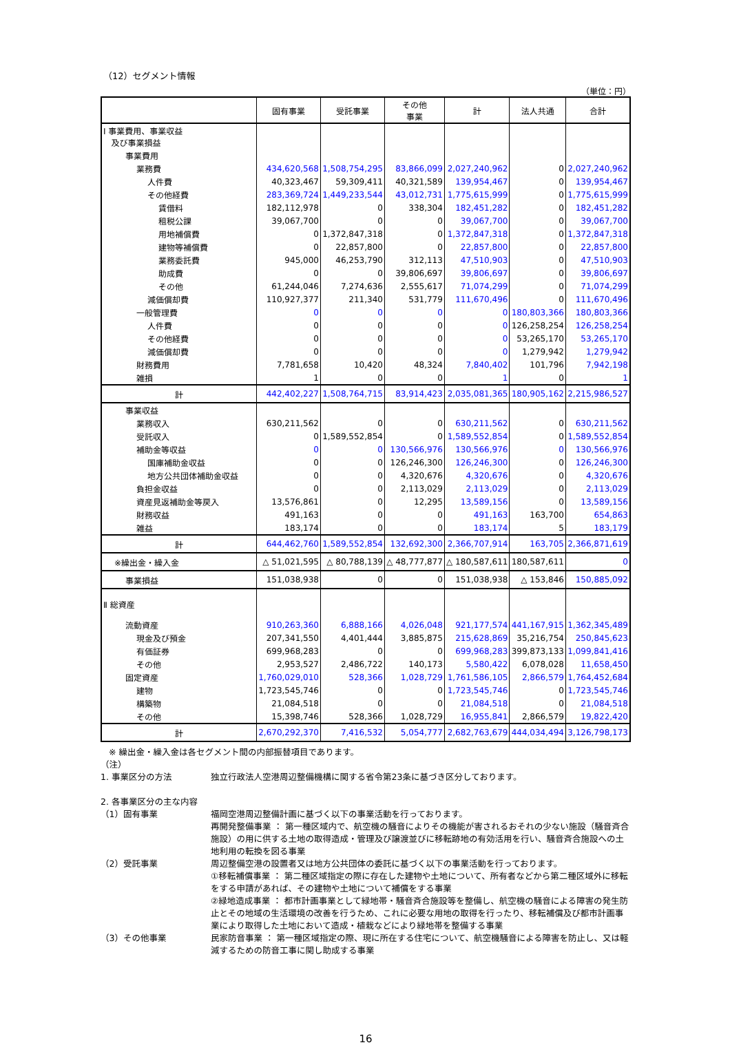（12）セグメント情報
（単位：円）
| | 固有事業 | 受託事業 | その他 事業 | 計 | 法人共通 | 合計 |
| --- | --- | --- | --- | --- | --- | --- |
| Ⅰ 事業費用、事業収益 及び事業損益 | | | | | | |
| 事業費用 | | | | | | |
| 業務費 | 434,620,568 | 1,508,754,295 | 83,866,099 | 2,027,240,962 | 0 | 2,027,240,962 |
| 人件費 | 40,323,467 | 59,309,411 | 40,321,589 | 139,954,467 | 0 | 139,954,467 |
| その他経費 | 283,369,724 | 1,449,233,544 | 43,012,731 | 1,775,615,999 | 0 | 1,775,615,999 |
| 賃借料 | 182,112,978 | 0 | 338,304 | 182,451,282 | 0 | 182,451,282 |
| 租税公課 | 39,067,700 | 0 | 0 | 39,067,700 | 0 | 39,067,700 |
| 用地補償費 | 0 | 1,372,847,318 | 0 | 1,372,847,318 | 0 | 1,372,847,318 |
| 建物等補償費 | 0 | 22,857,800 | 0 | 22,857,800 | 0 | 22,857,800 |
| 業務委託費 | 945,000 | 46,253,790 | 312,113 | 47,510,903 | 0 | 47,510,903 |
| 助成費 | 0 | 0 | 39,806,697 | 39,806,697 | 0 | 39,806,697 |
| その他 | 61,244,046 | 7,274,636 | 2,555,617 | 71,074,299 | 0 | 71,074,299 |
| 減価償却費 | 110,927,377 | 211,340 | 531,779 | 111,670,496 | 0 | 111,670,496 |
| 一般管理費 | 0 | 0 | 0 | 0 | 180,803,366 | 180,803,366 |
| 人件費 | 0 | 0 | 0 | 0 | 126,258,254 | 126,258,254 |
| その他経費 | 0 | 0 | 0 | 0 | 53,265,170 | 53,265,170 |
| 減価償却費 | 0 | 0 | 0 | 0 | 1,279,942 | 1,279,942 |
| 財務費用 | 7,781,658 | 10,420 | 48,324 | 7,840,402 | 101,796 | 7,942,198 |
| 雑損 | 1 | 0 | 0 | 1 | 0 | 1 |
| 計 | 442,402,227 | 1,508,764,715 | 83,914,423 | 2,035,081,365 | 180,905,162 | 2,215,986,527 |
| 事業収益 | | | | | | |
| 業務収入 | 630,211,562 | 0 | 0 | 630,211,562 | 0 | 630,211,562 |
| 受託収入 | 0 | 1,589,552,854 | 0 | 1,589,552,854 | 0 | 1,589,552,854 |
| 補助金等収益 | 0 | 0 | 130,566,976 | 130,566,976 | 0 | 130,566,976 |
| 国庫補助金収益 | 0 | 0 | 126,246,300 | 126,246,300 | 0 | 126,246,300 |
| 地方公共団体補助金収益 | 0 | 0 | 4,320,676 | 4,320,676 | 0 | 4,320,676 |
| 負担金収益 | 0 | 0 | 2,113,029 | 2,113,029 | 0 | 2,113,029 |
| 資産見返補助金等戻入 | 13,576,861 | 0 | 12,295 | 13,589,156 | 0 | 13,589,156 |
| 財務収益 | 491,163 | 0 | 0 | 491,163 | 163,700 | 654,863 |
| 雑益 | 183,174 | 0 | 0 | 183,174 | 5 | 183,179 |
| 計 | 644,462,760 | 1,589,552,854 | 132,692,300 | 2,366,707,914 | 163,705 | 2,366,871,619 |
| ※繰出金・繰入金 | △ 51,021,595 | △ 80,788,139 | △ 48,777,877 | △ 180,587,611 | 180,587,611 | 0 |
| 事業損益 | 151,038,938 | 0 | 0 | 151,038,938 | △ 153,846 | 150,885,092 |
| Ⅱ 総資産 | | | | | | |
| 流動資産 | 910,263,360 | 6,888,166 | 4,026,048 | 921,177,574 | 441,167,915 | 1,362,345,489 |
| 現金及び預金 | 207,341,550 | 4,401,444 | 3,885,875 | 215,628,869 | 35,216,754 | 250,845,623 |
| 有価証券 | 699,968,283 | 0 | 0 | 699,968,283 | 399,873,133 | 1,099,841,416 |
| その他 | 2,953,527 | 2,486,722 | 140,173 | 5,580,422 | 6,078,028 | 11,658,450 |
| 固定資産 | 1,760,029,010 | 528,366 | 1,028,729 | 1,761,586,105 | 2,866,579 | 1,764,452,684 |
| 建物 | 1,723,545,746 | 0 | 0 | 1,723,545,746 | 0 | 1,723,545,746 |
| 構築物 | 21,084,518 | 0 | 0 | 21,084,518 | 0 | 21,084,518 |
| その他 | 15,398,746 | 528,366 | 1,028,729 | 16,955,841 | 2,866,579 | 19,822,420 |
| 計 | 2,670,292,370 | 7,416,532 | 5,054,777 | 2,682,763,679 | 444,034,494 | 3,126,798,173 |
※ 繰出金・繰入金は各セグメント間の内部振替項目であります。
（注）
1. 事業区分の方法 独立行政法人空港周辺整備機構に関する省令第23条に基づき区分しております。
2. 各事業区分の主な内容
（1）固有事業 福岡空港周辺整備計画に基づく以下の事業活動を行っております。
再開発整備事業 ： 第一種区域内で、航空機の騒音によりその機能が害されるおそれの少ない施設（騒音斉合施設）の用に供する土地の取得造成・管理及び譲渡並びに移転跡地の有効活用を行い、騒音斉合施設への土地利用の転換を図る事業
（2）受託事業 周辺整備空港の設置者又は地方公共団体の委託に基づく以下の事業活動を行っております。
①移転補償事業 ： 第二種区域指定の際に存在した建物や土地について、所有者などから第二種区域外に移転をする申請があれば、その建物や土地について補償をする事業
②緑地造成事業 ： 都市計画事業として緑地帯・騒音斉合施設等を整備し、航空機の騒音による障害の発生防止とその地域の生活環境の改善を行うため、これに必要な用地の取得を行ったり、移転補償及び都市計画事業により取得した土地において造成・植栽などにより緑地帯を整備する事業
（3）その他事業 民家防音事業 ： 第一種区域指定の際、現に所在する住宅について、航空機騒音による障害を防止し、又は軽減するための防音工事に関し助成する事業
16